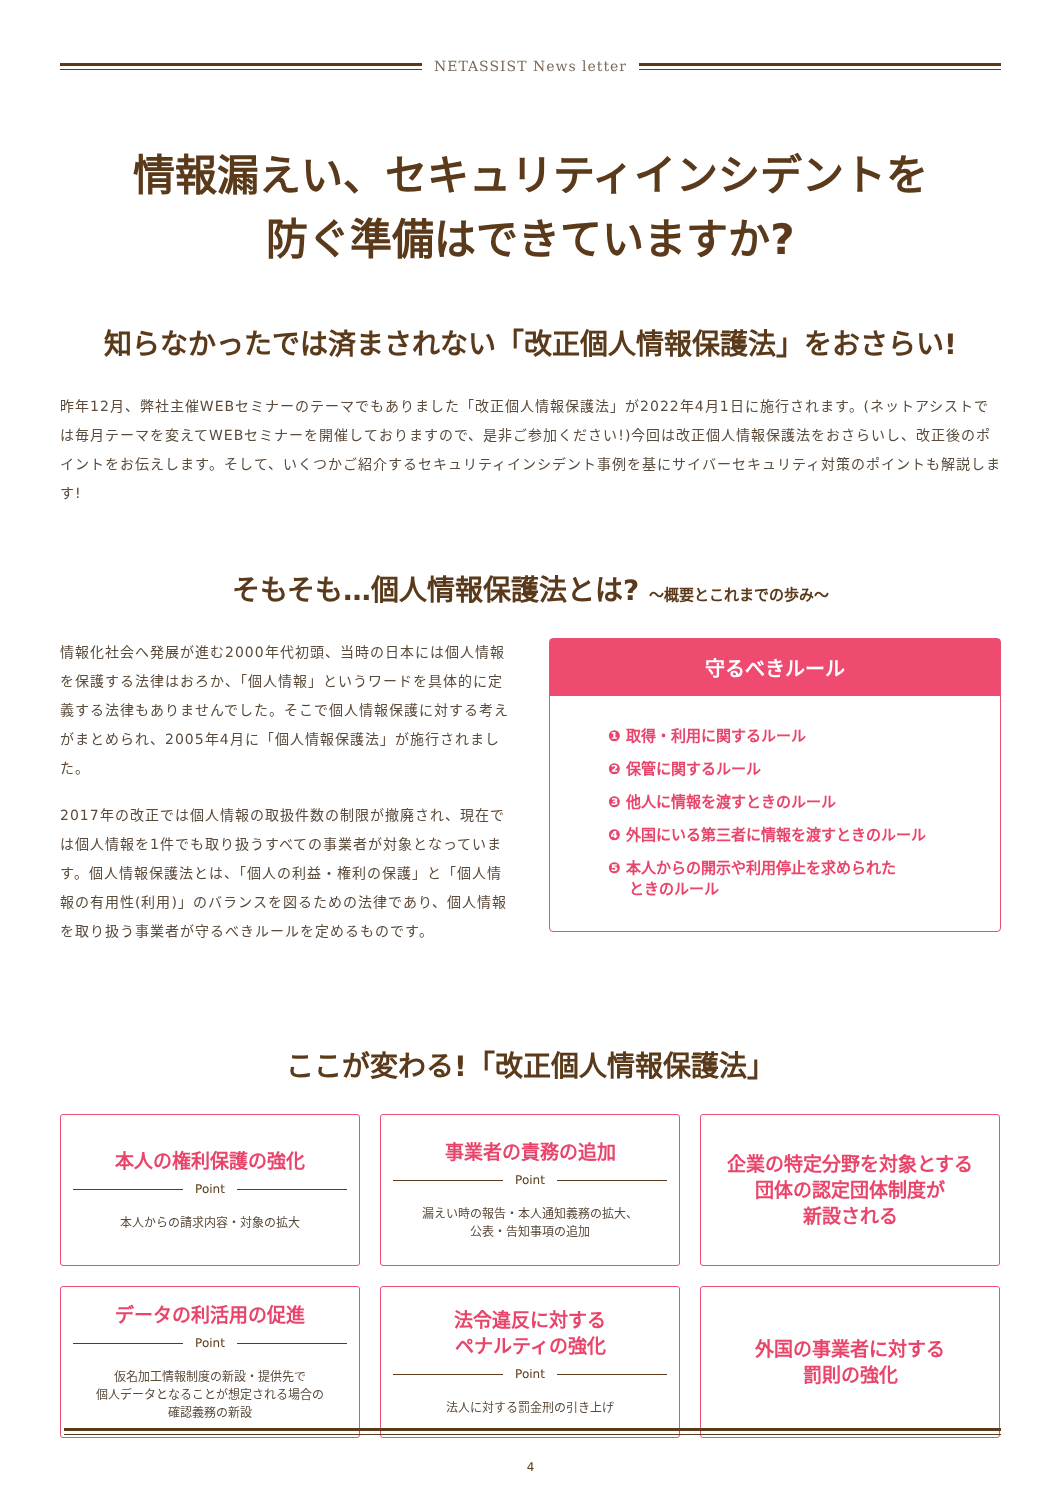NETASSIST News letter
情報漏えい、セキュリティインシデントを
防ぐ準備はできていますか?
知らなかったでは済まされない「改正個人情報保護法」をおさらい!
昨年12月、弊社主催WEBセミナーのテーマでもありました「改正個人情報保護法」が2022年4月1日に施行されます。(ネットアシストでは毎月テーマを変えてWEBセミナーを開催しておりますので、是非ご参加ください!)今回は改正個人情報保護法をおさらいし、改正後のポイントをお伝えします。そして、いくつかご紹介するセキュリティインシデント事例を基にサイバーセキュリティ対策のポイントも解説します!
そもそも…個人情報保護法とは? 〜概要とこれまでの歩み〜
情報化社会へ発展が進む2000年代初頭、当時の日本には個人情報を保護する法律はおろか、「個人情報」というワードを具体的に定義する法律もありませんでした。そこで個人情報保護に対する考えがまとめられ、2005年4月に「個人情報保護法」が施行されました。
2017年の改正では個人情報の取扱件数の制限が撤廃され、現在では個人情報を1件でも取り扱うすべての事業者が対象となっています。個人情報保護法とは、「個人の利益・権利の保護」と「個人情報の有用性(利用)」のバランスを図るための法律であり、個人情報を取り扱う事業者が守るべきルールを定めるものです。
守るべきルール
❶ 取得・利用に関するルール
❷ 保管に関するルール
❸ 他人に情報を渡すときのルール
❹ 外国にいる第三者に情報を渡すときのルール
❺ 本人からの開示や利用停止を求められた
ときのルール
ここが変わる!「改正個人情報保護法」
本人の権利保護の強化
Point
本人からの請求内容・対象の拡大
事業者の責務の追加
Point
漏えい時の報告・本人通知義務の拡大、
公表・告知事項の追加
企業の特定分野を対象とする
団体の認定団体制度が
新設される
データの利活用の促進
Point
仮名加工情報制度の新設・提供先で
個人データとなることが想定される場合の
確認義務の新設
法令違反に対する
ペナルティの強化
Point
法人に対する罰金刑の引き上げ
外国の事業者に対する
罰則の強化
4